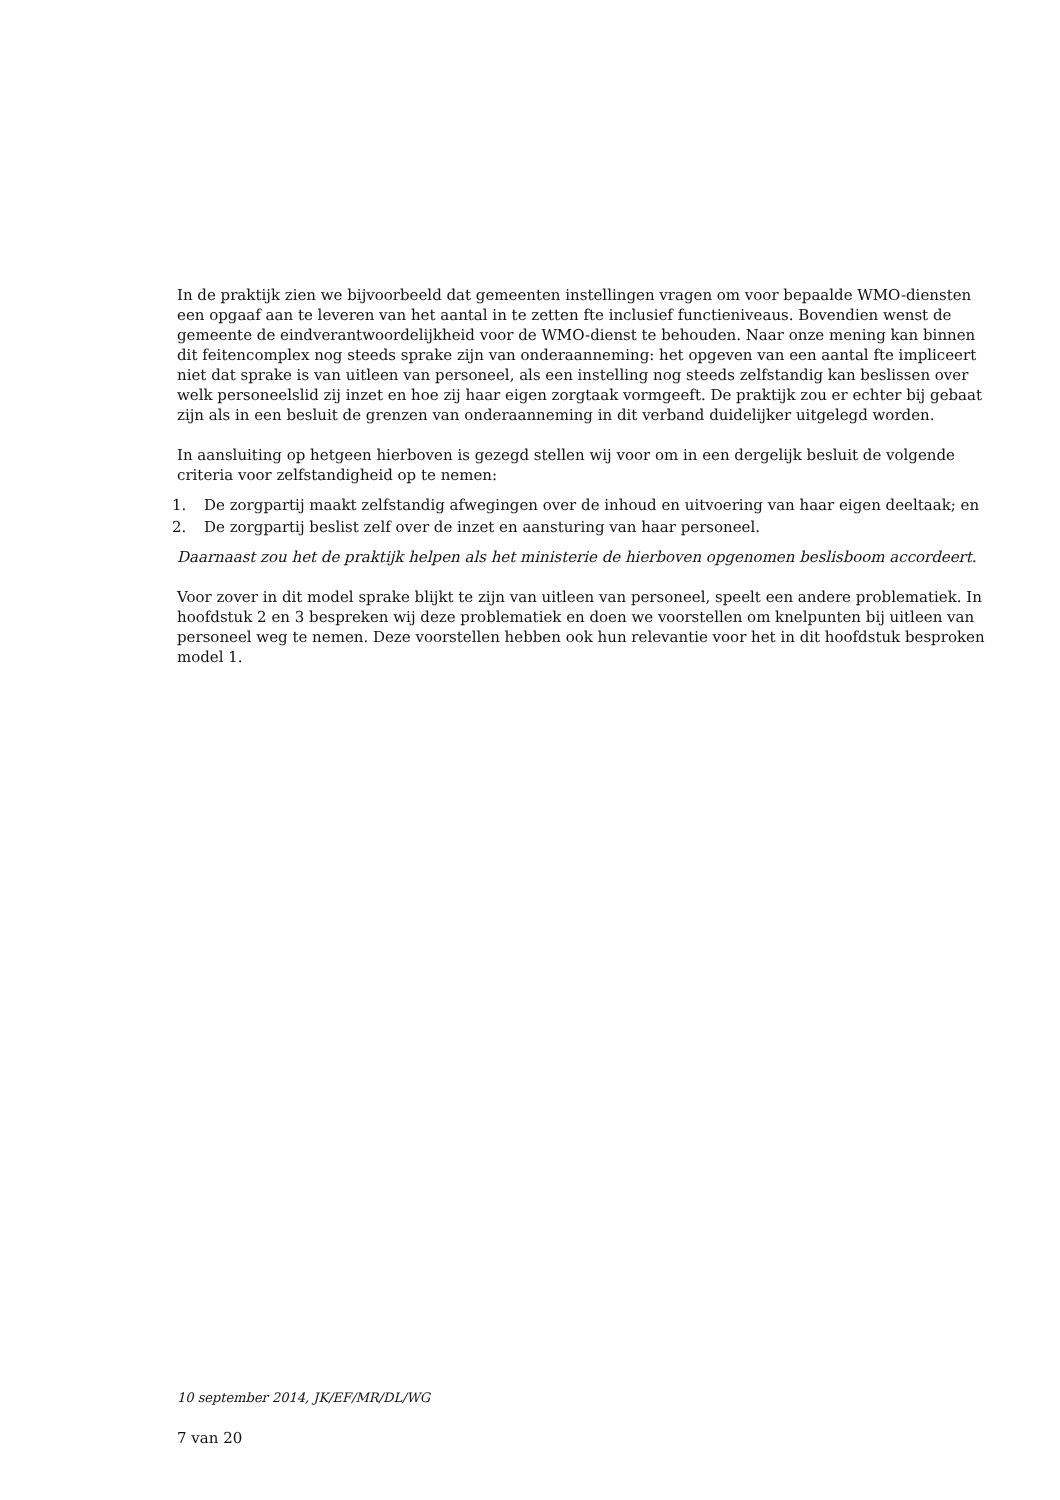In de praktijk zien we bijvoorbeeld dat gemeenten instellingen vragen om voor bepaalde WMO-diensten een opgaaf aan te leveren van het aantal in te zetten fte inclusief functieniveaus. Bovendien wenst de gemeente de eindverantwoordelijkheid voor de WMO-dienst te behouden. Naar onze mening kan binnen dit feitencomplex nog steeds sprake zijn van onderaanneming: het opgeven van een aantal fte impliceert niet dat sprake is van uitleen van personeel, als een instelling nog steeds zelfstandig kan beslissen over welk personeelslid zij inzet en hoe zij haar eigen zorgtaak vormgeeft. De praktijk zou er echter bij gebaat zijn als in een besluit de grenzen van onderaanneming in dit verband duidelijker uitgelegd worden.
In aansluiting op hetgeen hierboven is gezegd stellen wij voor om in een dergelijk besluit de volgende criteria voor zelfstandigheid op te nemen:
1. De zorgpartij maakt zelfstandig afwegingen over de inhoud en uitvoering van haar eigen deeltaak; en
2. De zorgpartij beslist zelf over de inzet en aansturing van haar personeel.
Daarnaast zou het de praktijk helpen als het ministerie de hierboven opgenomen beslisboom accordeert.
Voor zover in dit model sprake blijkt te zijn van uitleen van personeel, speelt een andere problematiek. In hoofdstuk 2 en 3 bespreken wij deze problematiek en doen we voorstellen om knelpunten bij uitleen van personeel weg te nemen. Deze voorstellen hebben ook hun relevantie voor het in dit hoofdstuk besproken model 1.
10 september 2014, JK/EF/MR/DL/WG
7 van 20